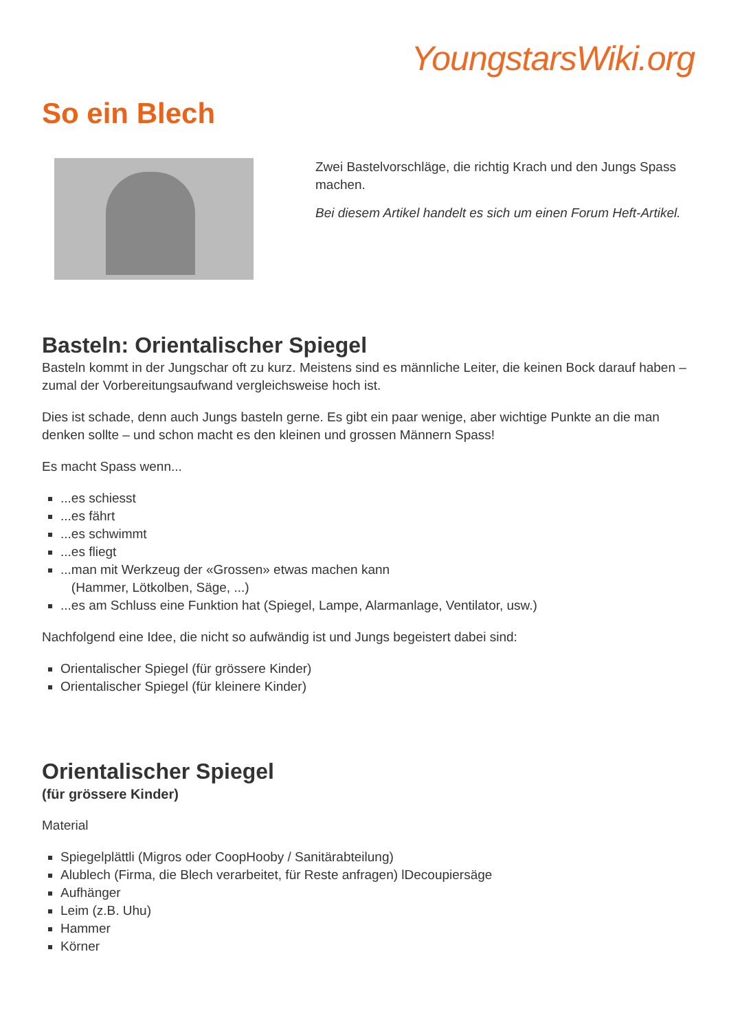YoungstarsWiki.org
So ein Blech
Zwei Bastelvorschläge, die richtig Krach und den Jungs Spass machen.
Bei diesem Artikel handelt es sich um einen Forum Heft-Artikel.
Basteln: Orientalischer Spiegel
Basteln kommt in der Jungschar oft zu kurz. Meistens sind es männliche Leiter, die keinen Bock darauf haben – zumal der Vorbereitungsaufwand vergleichsweise hoch ist.
Dies ist schade, denn auch Jungs basteln gerne. Es gibt ein paar wenige, aber wichtige Punkte an die man denken sollte – und schon macht es den kleinen und grossen Männern Spass!
Es macht Spass wenn...
...es schiesst
...es fährt
...es schwimmt
...es fliegt
...man mit Werkzeug der «Grossen» etwas machen kann
(Hammer, Lötkolben, Säge, ...)
...es am Schluss eine Funktion hat (Spiegel, Lampe, Alarmanlage, Ventilator, usw.)
Nachfolgend eine Idee, die nicht so aufwändig ist und Jungs begeistert dabei sind:
Orientalischer Spiegel (für grössere Kinder)
Orientalischer Spiegel (für kleinere Kinder)
Orientalischer Spiegel
(für grössere Kinder)
Material
Spiegelplättli (Migros oder CoopHooby / Sanitärabteilung)
Alublech (Firma, die Blech verarbeitet, für Reste anfragen) lDecoupiersäge
Aufhänger
Leim (z.B. Uhu)
Hammer
Körner